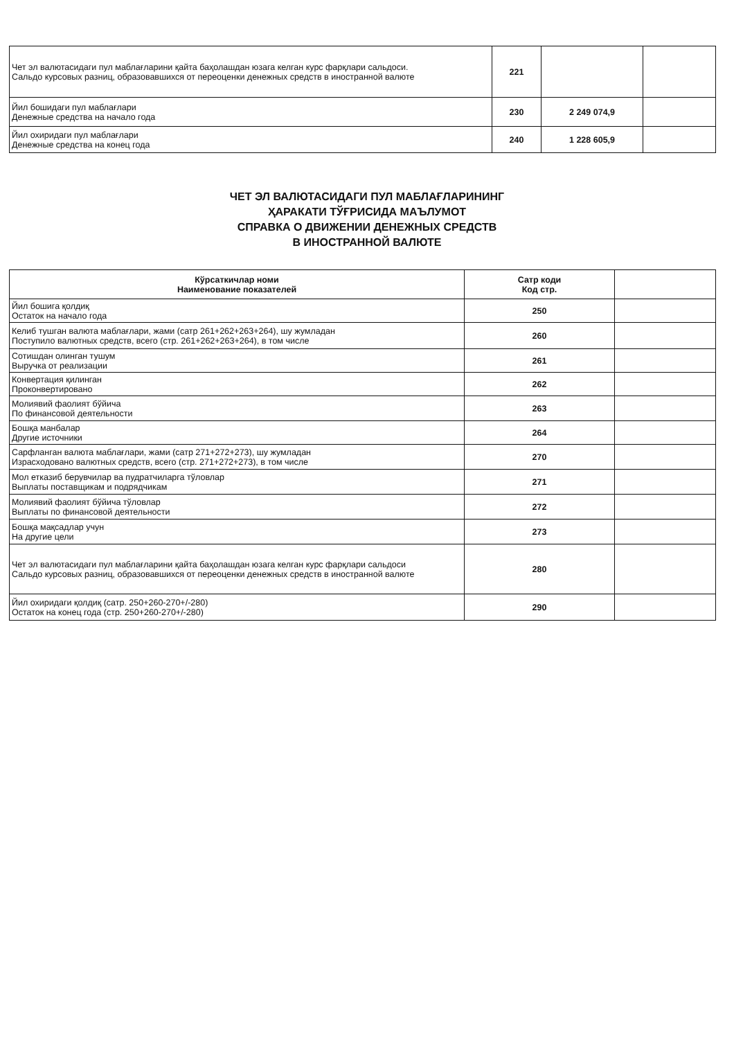| Чет эл валютасидаги пул маблағларини қайта баҳолашдан юзага келган курс фарқлари сальдоси. Сальдо курсовых разниц, образовавшихся от переоценки денежных средств в иностранной валюте | 221 | | |
| Йил бошидаги пул маблағлари Денежные средства на начало года | 230 | 2 249 074,9 | |
| Йил охиридаги пул маблағлари Денежные средства на конец года | 240 | 1 228 605,9 | |
ЧЕТ ЭЛ ВАЛЮТАСИДАГИ ПУЛ МАБЛАҒЛАРИНИНГ
ҲАРАКАТИ ТЎҒРИСИДА МАЪЛУМОТ
СПРАВКА О ДВИЖЕНИИ ДЕНЕЖНЫХ СРЕДСТВ
В ИНОСТРАННОЙ ВАЛЮТЕ
| Кўрсаткичлар номи Наименование показателей | Сатр коди Код стр. | |
| --- | --- | --- |
| Йил бошига қолдиқ Остаток на начало года | 250 | |
| Келиб тушган валюта маблағлари, жами (сатр 261+262+263+264), шу жумладан Поступило валютных средств, всего (стр. 261+262+263+264), в том числе | 260 | |
| Сотишдан олинган тушум Выручка от реализации | 261 | |
| Конвертация қилинган Проконвертировано | 262 | |
| Молиявий фаолият бўйича По финансовой деятельности | 263 | |
| Бошқа манбалар Другие источники | 264 | |
| Сарфланган валюта маблағлари, жами (сатр 271+272+273), шу жумладан Израсходовано валютных средств, всего (стр. 271+272+273), в том числе | 270 | |
| Мол етказиб берувчилар ва пудратчиларга тўловлар Выплаты поставщикам и подрядчикам | 271 | |
| Молиявий фаолият бўйича тўловлар Выплаты по финансовой деятельности | 272 | |
| Бошқа мақсадлар учун На другие цели | 273 | |
| Чет эл валютасидаги пул маблағларини қайта баҳолашдан юзага келган курс фарқлари сальдоси Сальдо курсовых разниц, образовавшихся от переоценки денежных средств в иностранной валюте | 280 | |
| Йил охиридаги қолдиқ (сатр. 250+260-270+/-280) Остаток на конец года (стр. 250+260-270+/-280) | 290 | |